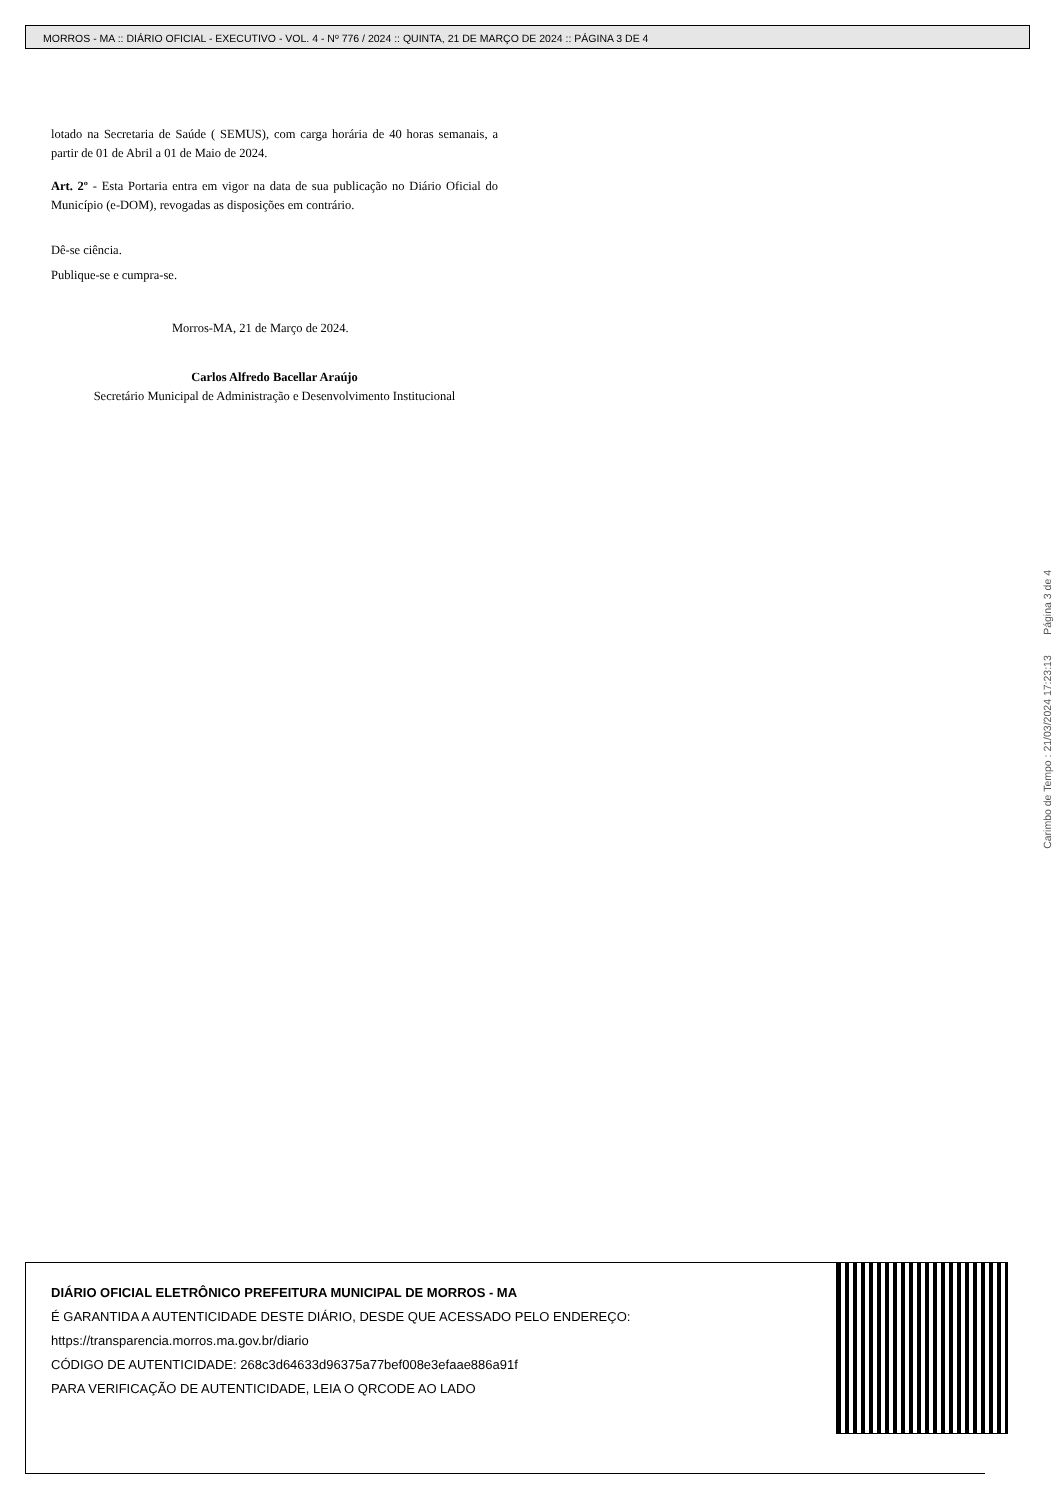MORROS - MA :: DIÁRIO OFICIAL - EXECUTIVO - VOL. 4 - Nº 776 / 2024 :: QUINTA, 21 DE MARÇO DE 2024 :: PÁGINA 3 DE 4
lotado na Secretaria de Saúde ( SEMUS), com carga horária de 40 horas semanais, a partir de 01 de Abril a 01 de Maio de 2024.
Art. 2º - Esta Portaria entra em vigor na data de sua publicação no Diário Oficial do Município (e-DOM), revogadas as disposições em contrário.
Dê-se ciência.
Publique-se e cumpra-se.
Morros-MA, 21 de Março de 2024.
Carlos Alfredo Bacellar Araújo
Secretário Municipal de Administração e Desenvolvimento Institucional
Carimbo de Tempo : 21/03/2024 17:23:13 Página 3 de 4
DIÁRIO OFICIAL ELETRÔNICO PREFEITURA MUNICIPAL DE MORROS - MA
É GARANTIDA A AUTENTICIDADE DESTE DIÁRIO, DESDE QUE ACESSADO PELO ENDEREÇO:
https://transparencia.morros.ma.gov.br/diario
CÓDIGO DE AUTENTICIDADE: 268c3d64633d96375a77bef008e3efaae886a91f
PARA VERIFICAÇÃO DE AUTENTICIDADE, LEIA O QRCODE AO LADO